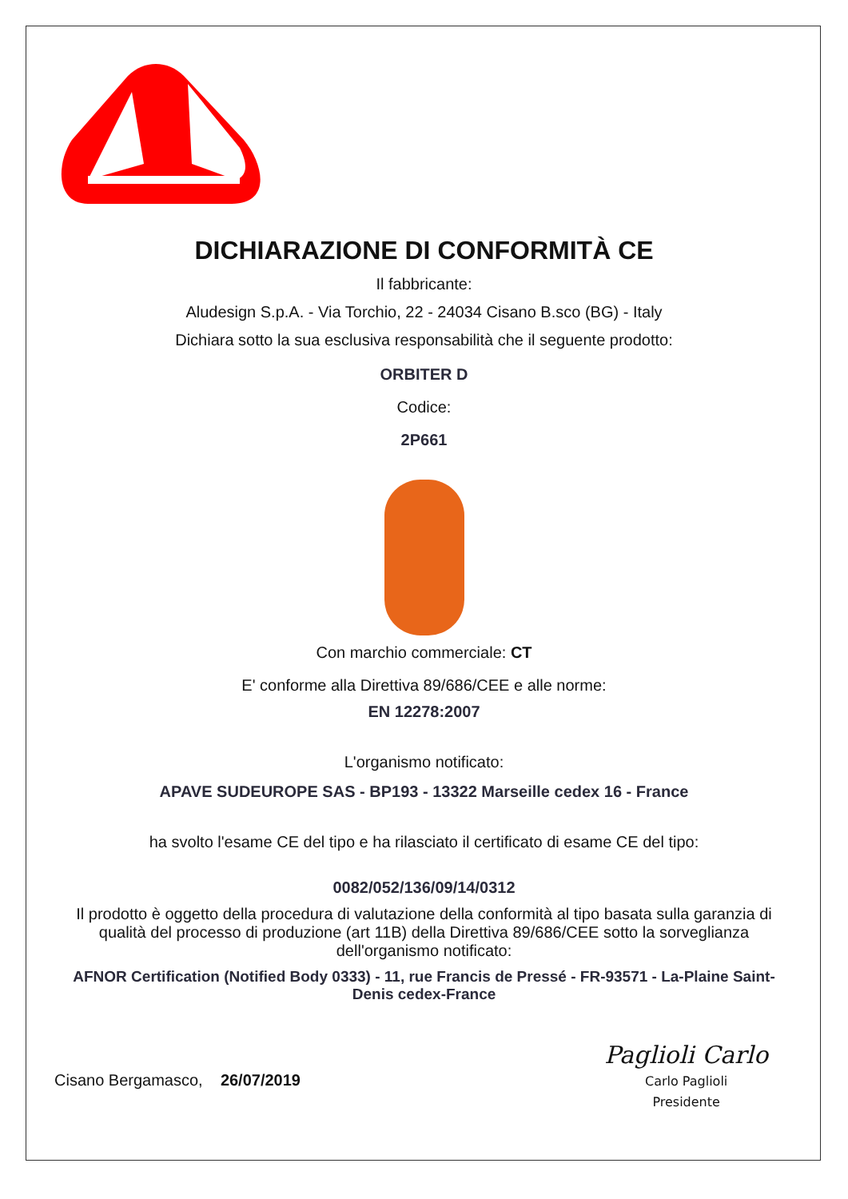DICHIARAZIONE DI CONFORMITÀ CE
Il fabbricante:
Aludesign S.p.A. - Via Torchio, 22 - 24034 Cisano B.sco (BG) - Italy
Dichiara sotto la sua esclusiva responsabilità che il seguente prodotto:
ORBITER D
Codice:
2P661
Con marchio commerciale: CT
E' conforme alla Direttiva 89/686/CEE e alle norme:
EN 12278:2007
L'organismo notificato:
APAVE SUDEUROPE SAS - BP193 - 13322 Marseille cedex 16 - France
ha svolto l'esame CE del tipo e ha rilasciato il certificato di esame CE del tipo:
0082/052/136/09/14/0312
Il prodotto è oggetto della procedura di valutazione della conformità al tipo basata sulla garanzia di qualità del processo di produzione (art 11B) della Direttiva 89/686/CEE sotto la sorveglianza dell'organismo notificato:
AFNOR Certification (Notified Body 0333) - 11, rue Francis de Pressé - FR-93571 - La-Plaine Saint-Denis cedex-France
Cisano Bergamasco, 26/07/2019
Paglioli Carlo
Carlo Paglioli
Presidente